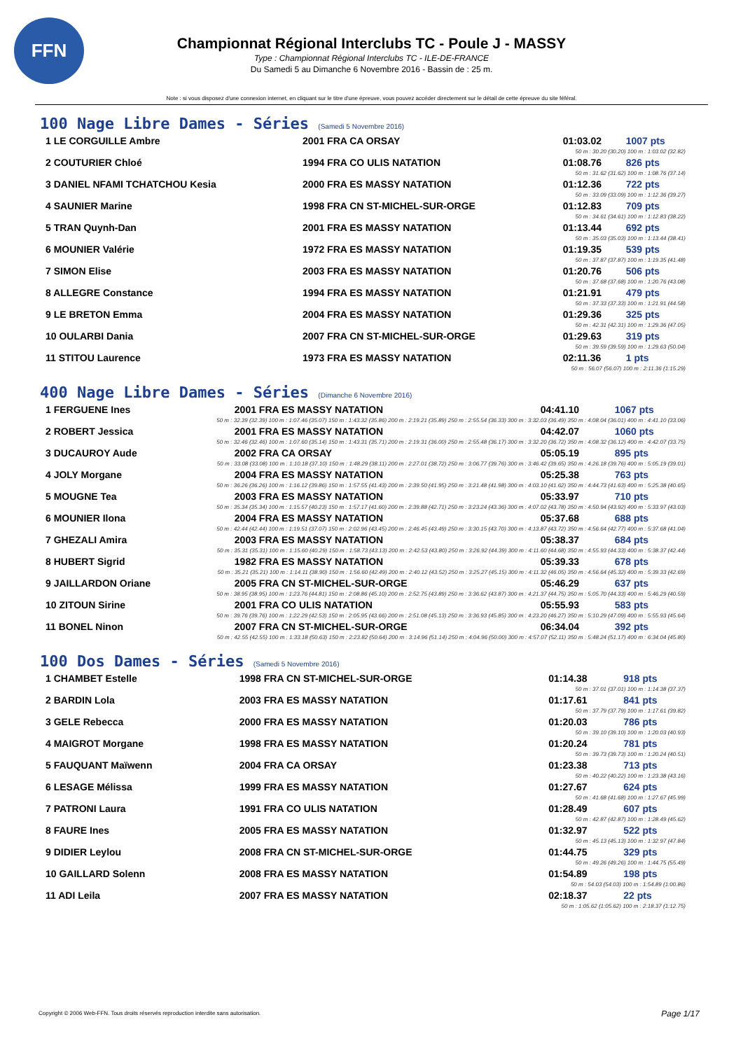FFN
Championnat Régional Interclubs TC - Poule J - MASSY
Type : Championnat Régional Interclubs TC - ILE-DE-FRANCE
Du Samedi 5 au Dimanche 6 Novembre 2016 - Bassin de : 25 m.
Note : si vous disposez d'une connexion internet, en cliquant sur le titre d'une épreuve, vous pouvez accéder directement sur le détail de cette épreuve du site féféral.
100 Nage Libre Dames - Séries (Samedi 5 Novembre 2016)
| 1 LE CORGUILLE Ambre | 2001 FRA CA ORSAY | 01:03.02 | 1007 pts |
| 50 m : 30.20 (30.20) 100 m : 1:03.02 (32.82) | | | |
| 2 COUTURIER Chloé | 1994 FRA CO ULIS NATATION | 01:08.76 | 826 pts |
| 50 m : 31.62 (31.62) 100 m : 1:08.76 (37.14) | | | |
| 3 DANIEL NFAMI TCHATCHOU Kesia | 2000 FRA ES MASSY NATATION | 01:12.36 | 722 pts |
| 50 m : 33.09 (33.09) 100 m : 1:12.36 (39.27) | | | |
| 4 SAUNIER Marine | 1998 FRA CN ST-MICHEL-SUR-ORGE | 01:12.83 | 709 pts |
| 50 m : 34.61 (34.61) 100 m : 1:12.83 (38.22) | | | |
| 5 TRAN Quynh-Dan | 2001 FRA ES MASSY NATATION | 01:13.44 | 692 pts |
| 50 m : 35.03 (35.03) 100 m : 1:13.44 (38.41) | | | |
| 6 MOUNIER Valérie | 1972 FRA ES MASSY NATATION | 01:19.35 | 539 pts |
| 50 m : 37.87 (37.87) 100 m : 1:19.35 (41.48) | | | |
| 7 SIMON Elise | 2003 FRA ES MASSY NATATION | 01:20.76 | 506 pts |
| 50 m : 37.68 (37.68) 100 m : 1:20.76 (43.08) | | | |
| 8 ALLEGRE Constance | 1994 FRA ES MASSY NATATION | 01:21.91 | 479 pts |
| 50 m : 37.33 (37.33) 100 m : 1:21.91 (44.58) | | | |
| 9 LE BRETON Emma | 2004 FRA ES MASSY NATATION | 01:29.36 | 325 pts |
| 50 m : 42.31 (42.31) 100 m : 1:29.36 (47.05) | | | |
| 10 OULARBI Dania | 2007 FRA CN ST-MICHEL-SUR-ORGE | 01:29.63 | 319 pts |
| 50 m : 39.59 (39.59) 100 m : 1:29.63 (50.04) | | | |
| 11 STITOU Laurence | 1973 FRA ES MASSY NATATION | 02:11.36 | 1 pts |
| 50 m : 56.07 (56.07) 100 m : 2:11.36 (1:15.29) | | | |
400 Nage Libre Dames - Séries (Dimanche 6 Novembre 2016)
| 1 FERGUENE Ines | 2001 FRA ES MASSY NATATION | 04:41.10 | 1067 pts |
| 50 m : 32.39 (32.39) 100 m : 1:07.46 (35.07) 150 m : 1:43.32 (35.86) 200 m : 2:19.21 (35.89) 250 m : 2:55.54 (36.33) 300 m : 3:32.03 (36.49) 350 m : 4:08.04 (36.01) 400 m : 4:41.10 (33.06) | | | |
| 2 ROBERT Jessica | 2001 FRA ES MASSY NATATION | 04:42.07 | 1060 pts |
| 50 m : 32.46 (32.46) 100 m : 1:07.60 (35.14) 150 m : 1:43.31 (35.71) 200 m : 2:19.31 (36.00) 250 m : 2:55.48 (36.17) 300 m : 3:32.20 (36.72) 350 m : 4:08.32 (36.12) 400 m : 4:42.07 (33.75) | | | |
| 3 DUCAUROY Aude | 2002 FRA CA ORSAY | 05:05.19 | 895 pts |
| 50 m : 33.08 (33.08) 100 m : 1:10.18 (37.10) 150 m : 1:48.29 (38.11) 200 m : 2:27.01 (38.72) 250 m : 3:06.77 (39.76) 300 m : 3:46.42 (39.65) 350 m : 4:26.18 (39.76) 400 m : 5:05.19 (39.01) | | | |
| 4 JOLY Morgane | 2004 FRA ES MASSY NATATION | 05:25.38 | 763 pts |
| 50 m : 36.26 (36.26) 100 m : 1:16.12 (39.86) 150 m : 1:57.55 (41.43) 200 m : 2:39.50 (41.95) 250 m : 3:21.48 (41.98) 300 m : 4:03.10 (41.62) 350 m : 4:44.73 (41.63) 400 m : 5:25.38 (40.65) | | | |
| 5 MOUGNE Tea | 2003 FRA ES MASSY NATATION | 05:33.97 | 710 pts |
| 50 m : 35.34 (35.34) 100 m : 1:15.57 (40.23) 150 m : 1:57.17 (41.60) 200 m : 2:39.88 (42.71) 250 m : 3:23.24 (43.36) 300 m : 4:07.02 (43.78) 350 m : 4:50.94 (43.92) 400 m : 5:33.97 (43.03) | | | |
| 6 MOUNIER Ilona | 2004 FRA ES MASSY NATATION | 05:37.68 | 688 pts |
| 50 m : 42.44 (42.44) 100 m : 1:19.51 (37.07) 150 m : 2:02.96 (43.45) 200 m : 2:46.45 (43.49) 250 m : 3:30.15 (43.70) 300 m : 4:13.87 (43.72) 350 m : 4:56.64 (42.77) 400 m : 5:37.68 (41.04) | | | |
| 7 GHEZALI Amira | 2003 FRA ES MASSY NATATION | 05:38.37 | 684 pts |
| 50 m : 35.31 (35.31) 100 m : 1:15.60 (40.29) 150 m : 1:58.73 (43.13) 200 m : 2:42.53 (43.80) 250 m : 3:26.92 (44.39) 300 m : 4:11.60 (44.68) 350 m : 4:55.93 (44.33) 400 m : 5:38.37 (42.44) | | | |
| 8 HUBERT Sigrid | 1982 FRA ES MASSY NATATION | 05:39.33 | 678 pts |
| 50 m : 35.21 (35.21) 100 m : 1:14.11 (38.90) 150 m : 1:56.60 (42.49) 200 m : 2:40.12 (43.52) 250 m : 3:25.27 (45.15) 300 m : 4:11.32 (46.05) 350 m : 4:56.64 (45.32) 400 m : 5:39.33 (42.69) | | | |
| 9 JAILLARDON Oriane | 2005 FRA CN ST-MICHEL-SUR-ORGE | 05:46.29 | 637 pts |
| 50 m : 38.95 (38.95) 100 m : 1:23.76 (44.81) 150 m : 2:08.86 (45.10) 200 m : 2:52.75 (43.89) 250 m : 3:36.62 (43.87) 300 m : 4:21.37 (44.75) 350 m : 5:05.70 (44.33) 400 m : 5:46.29 (40.59) | | | |
| 10 ZITOUN Sirine | 2001 FRA CO ULIS NATATION | 05:55.93 | 583 pts |
| 50 m : 39.76 (39.76) 100 m : 1:22.29 (42.53) 150 m : 2:05.95 (43.66) 200 m : 2:51.08 (45.13) 250 m : 3:36.93 (45.85) 300 m : 4:23.20 (46.27) 350 m : 5:10.29 (47.09) 400 m : 5:55.93 (45.64) | | | |
| 11 BONEL Ninon | 2007 FRA CN ST-MICHEL-SUR-ORGE | 06:34.04 | 392 pts |
| 50 m : 42.55 (42.55) 100 m : 1:33.18 (50.63) 150 m : 2:23.82 (50.64) 200 m : 3:14.96 (51.14) 250 m : 4:04.96 (50.00) 300 m : 4:57.07 (52.11) 350 m : 5:48.24 (51.17) 400 m : 6:34.04 (45.80) | | | |
100 Dos Dames - Séries (Samedi 5 Novembre 2016)
| 1 CHAMBET Estelle | 1998 FRA CN ST-MICHEL-SUR-ORGE | 01:14.38 | 918 pts |
| 50 m : 37.01 (37.01) 100 m : 1:14.38 (37.37) | | | |
| 2 BARDIN Lola | 2003 FRA ES MASSY NATATION | 01:17.61 | 841 pts |
| 50 m : 37.79 (37.79) 100 m : 1:17.61 (39.82) | | | |
| 3 GELE Rebecca | 2000 FRA ES MASSY NATATION | 01:20.03 | 786 pts |
| 50 m : 39.10 (39.10) 100 m : 1:20.03 (40.93) | | | |
| 4 MAIGROT Morgane | 1998 FRA ES MASSY NATATION | 01:20.24 | 781 pts |
| 50 m : 39.73 (39.73) 100 m : 1:20.24 (40.51) | | | |
| 5 FAUQUANT Maïwenn | 2004 FRA CA ORSAY | 01:23.38 | 713 pts |
| 50 m : 40.22 (40.22) 100 m : 1:23.38 (43.16) | | | |
| 6 LESAGE Mélissa | 1999 FRA ES MASSY NATATION | 01:27.67 | 624 pts |
| 50 m : 41.68 (41.68) 100 m : 1:27.67 (45.99) | | | |
| 7 PATRONI Laura | 1991 FRA CO ULIS NATATION | 01:28.49 | 607 pts |
| 50 m : 42.87 (42.87) 100 m : 1:28.49 (45.62) | | | |
| 8 FAURE Ines | 2005 FRA ES MASSY NATATION | 01:32.97 | 522 pts |
| 50 m : 45.13 (45.13) 100 m : 1:32.97 (47.84) | | | |
| 9 DIDIER Leylou | 2008 FRA CN ST-MICHEL-SUR-ORGE | 01:44.75 | 329 pts |
| 50 m : 49.26 (49.26) 100 m : 1:44.75 (55.49) | | | |
| 10 GAILLARD Solenn | 2008 FRA ES MASSY NATATION | 01:54.89 | 198 pts |
| 50 m : 54.03 (54.03) 100 m : 1:54.89 (1:00.86) | | | |
| 11 ADI Leila | 2007 FRA ES MASSY NATATION | 02:18.37 | 22 pts |
| 50 m : 1:05.62 (1:05.62) 100 m : 2:18.37 (1:12.75) | | | |
Copyright © 2006 Web-FFN. Tous droits réservés reproduction interdite sans autorisation.
Page 1/17